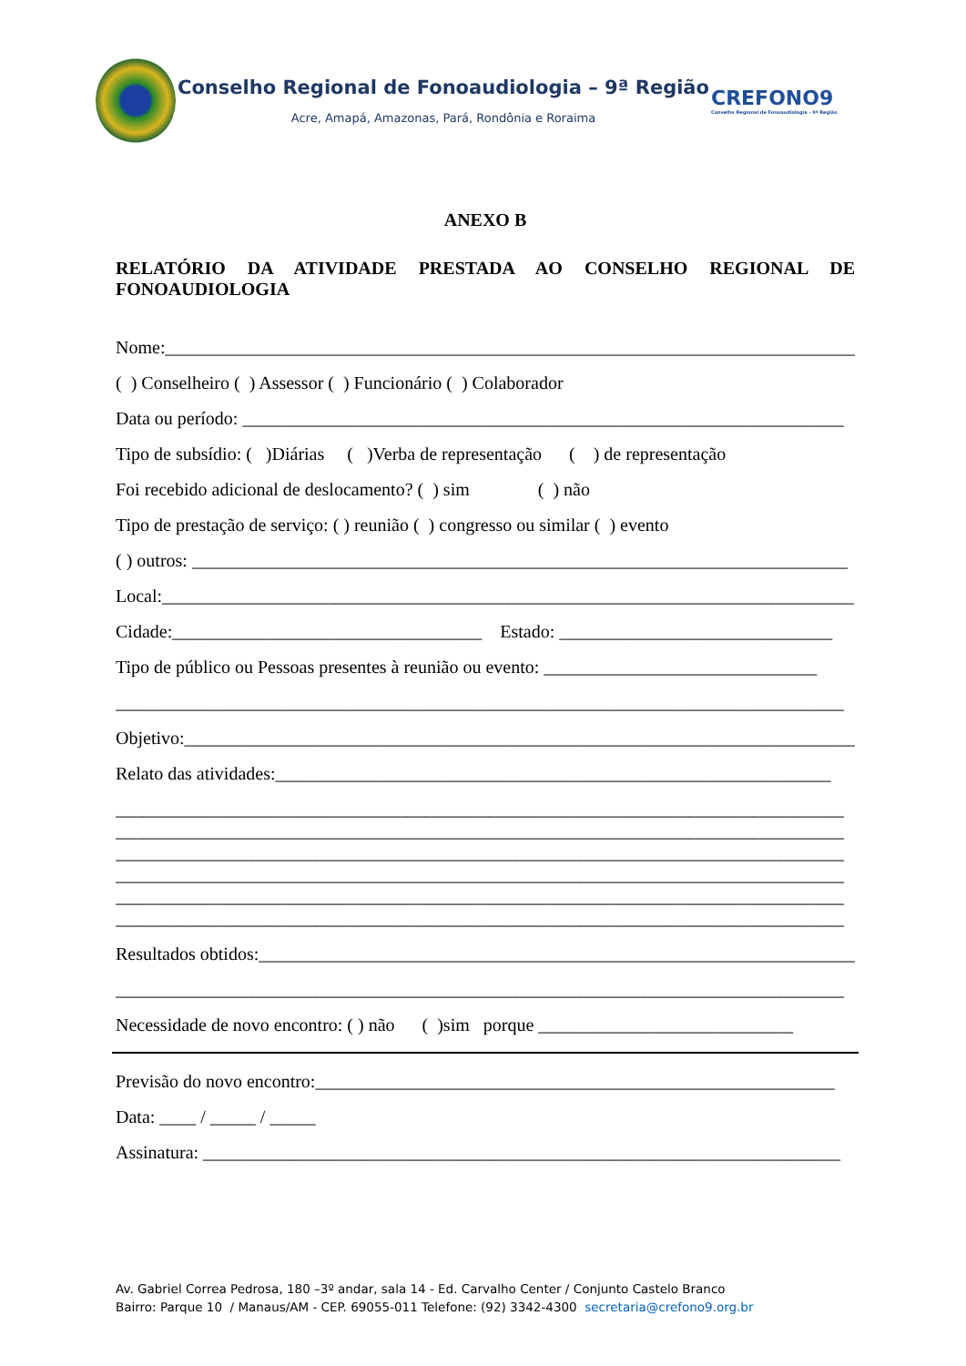Conselho Regional de Fonoaudiologia – 9ª Região
Acre, Amapá, Amazonas, Pará, Rondônia e Roraima
CREFONO9
Conselho Regional de Fonoaudiologia - 9ª Região
ANEXO B
RELATÓRIO DA ATIVIDADE PRESTADA AO CONSELHO REGIONAL DE FONOAUDIOLOGIA
Nome:____________________________________________________________________________
( ) Conselheiro ( ) Assessor ( ) Funcionário ( ) Colaborador
Data ou período: __________________________________________________________________
Tipo de subsídio: ( )Diárias ( )Verba de representação ( ) de representação
Foi recebido adicional de deslocamento? ( ) sim ( ) não
Tipo de prestação de serviço: ( ) reunião ( ) congresso ou similar ( ) evento
( ) outros: ________________________________________________________________________
Local:____________________________________________________________________________
Cidade:__________________________________ Estado: ______________________________
Tipo de público ou Pessoas presentes à reunião ou evento: ______________________________
________________________________________________________________________________
Objetivo:__________________________________________________________________________
Relato das atividades:_____________________________________________________________
________________________________________________________________________________
________________________________________________________________________________
________________________________________________________________________________
________________________________________________________________________________
________________________________________________________________________________
________________________________________________________________________________
Resultados obtidos:__________________________________________________________________
________________________________________________________________________________
Necessidade de novo encontro: ( ) não ( )sim porque ____________________________
Previsão do novo encontro:_________________________________________________________
Data: ____ / _____ / _____
Assinatura: ______________________________________________________________________
Av. Gabriel Correa Pedrosa, 180 –3º andar, sala 14 - Ed. Carvalho Center / Conjunto Castelo Branco
Bairro: Parque 10 / Manaus/AM - CEP. 69055-011 Telefone: (92) 3342-4300 secretaria@crefono9.org.br